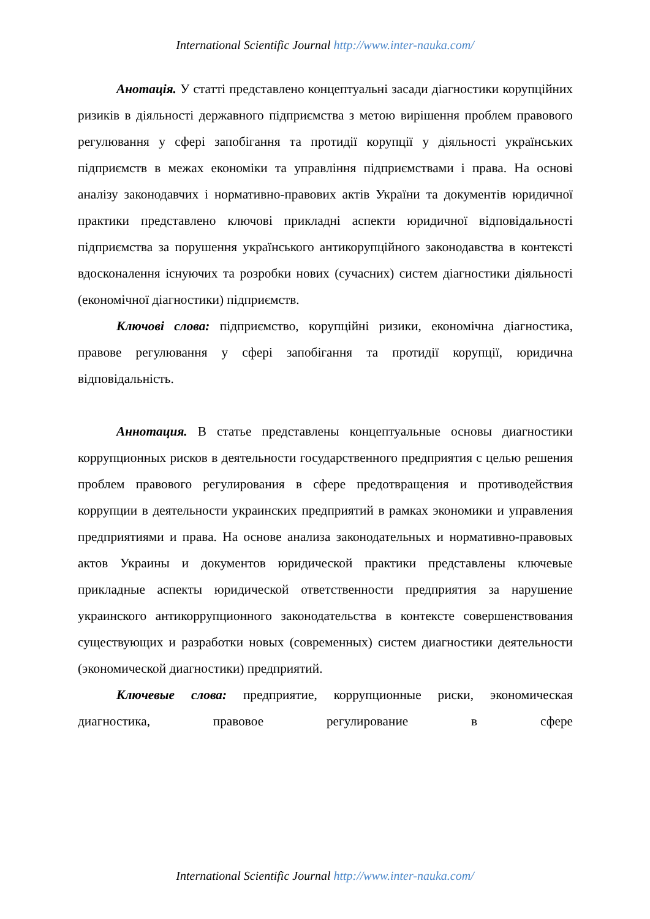International Scientific Journal http://www.inter-nauka.com/
Анотація. У статті представлено концептуальні засади діагностики корупційних ризиків в діяльності державного підприємства з метою вирішення проблем правового регулювання у сфері запобігання та протидії корупції у діяльності українських підприємств в межах економіки та управління підприємствами і права. На основі аналізу законодавчих і нормативно-правових актів України та документів юридичної практики представлено ключові прикладні аспекти юридичної відповідальності підприємства за порушення українського антикорупційного законодавства в контексті вдосконалення існуючих та розробки нових (сучасних) систем діагностики діяльності (економічної діагностики) підприємств.
Ключові слова: підприємство, корупційні ризики, економічна діагностика, правове регулювання у сфері запобігання та протидії корупції, юридична відповідальність.
Аннотация. В статье представлены концептуальные основы диагностики коррупционных рисков в деятельности государственного предприятия с целью решения проблем правового регулирования в сфере предотвращения и противодействия коррупции в деятельности украинских предприятий в рамках экономики и управления предприятиями и права. На основе анализа законодательных и нормативно-правовых актов Украины и документов юридической практики представлены ключевые прикладные аспекты юридической ответственности предприятия за нарушение украинского антикоррупционного законодательства в контексте совершенствования существующих и разработки новых (современных) систем диагностики деятельности (экономической диагностики) предприятий.
Ключевые слова: предприятие, коррупционные риски, экономическая диагностика, правовое регулирование в сфере
International Scientific Journal http://www.inter-nauka.com/